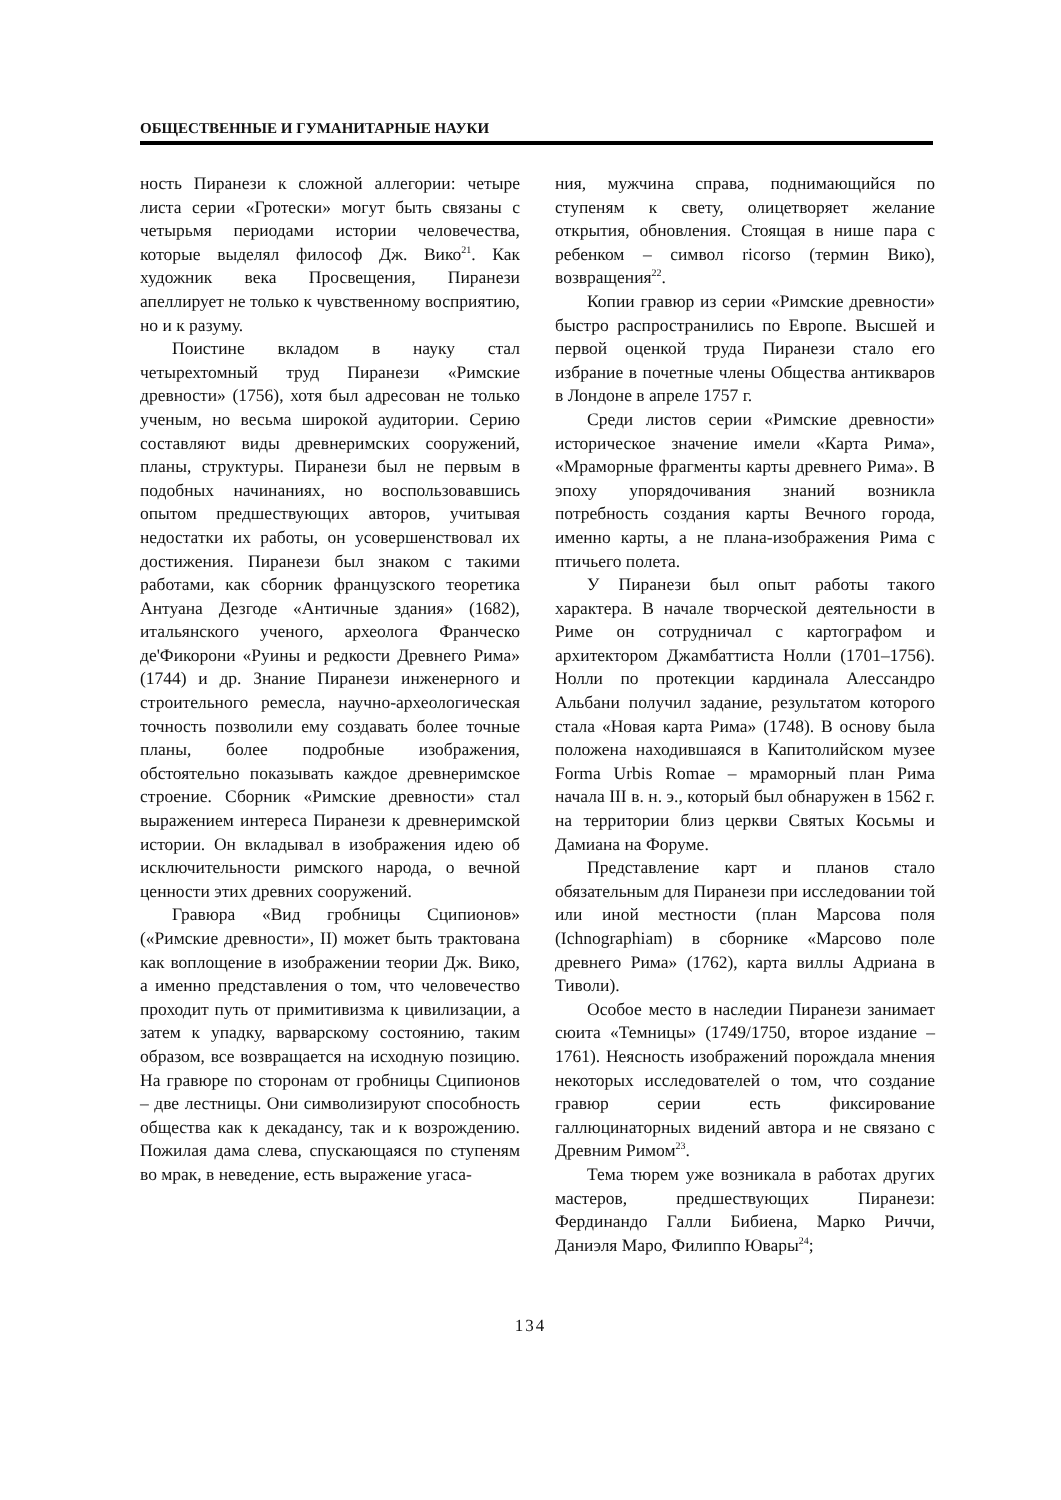ОБЩЕСТВЕННЫЕ И ГУМАНИТАРНЫЕ НАУКИ
ность Пиранези к сложной аллегории: четыре листа серии «Гротески» могут быть связаны с четырьмя периодами истории человечества, которые выделял философ Дж. Вико<sup>21</sup>. Как художник века Просвещения, Пиранези апеллирует не только к чувственному восприятию, но и к разуму.
Поистине вкладом в науку стал четырехтомный труд Пиранези «Римские древности» (1756), хотя был адресован не только ученым, но весьма широкой аудитории. Серию составляют виды древнеримских сооружений, планы, структуры. Пиранези был не первым в подобных начинаниях, но воспользовавшись опытом предшествующих авторов, учитывая недостатки их работы, он усовершенствовал их достижения. Пиранези был знаком с такими работами, как сборник французского теоретика Антуана Дезгоде «Античные здания» (1682), итальянского ученого, археолога Франческо де'Фикорони «Руины и редкости Древнего Рима» (1744) и др. Знание Пиранези инженерного и строительного ремесла, научно-археологическая точность позволили ему создавать более точные планы, более подробные изображения, обстоятельно показывать каждое древнеримское строение. Сборник «Римские древности» стал выражением интереса Пиранези к древнеримской истории. Он вкладывал в изображения идею об исключительности римского народа, о вечной ценности этих древних сооружений.
Гравюра «Вид гробницы Сципионов» («Римские древности», II) может быть трактована как воплощение в изображении теории Дж. Вико, а именно представления о том, что человечество проходит путь от примитивизма к цивилизации, а затем к упадку, варварскому состоянию, таким образом, все возвращается на исходную позицию. На гравюре по сторонам от гробницы Сципионов – две лестницы. Они символизируют способность общества как к декадансу, так и к возрождению. Пожилая дама слева, спускающаяся по ступеням во мрак, в неведение, есть выражение угаса-
ния, мужчина справа, поднимающийся по ступеням к свету, олицетворяет желание открытия, обновления. Стоящая в нише пара с ребенком – символ ricorso (термин Вико), возвращения<sup>22</sup>.
Копии гравюр из серии «Римские древности» быстро распространились по Европе. Высшей и первой оценкой труда Пиранези стало его избрание в почетные члены Общества антикваров в Лондоне в апреле 1757 г.
Среди листов серии «Римские древности» историческое значение имели «Карта Рима», «Мраморные фрагменты карты древнего Рима». В эпоху упорядочивания знаний возникла потребность создания карты Вечного города, именно карты, а не плана-изображения Рима с птичьего полета.
У Пиранези был опыт работы такого характера. В начале творческой деятельности в Риме он сотрудничал с картографом и архитектором Джамбаттиста Нолли (1701–1756). Нолли по протекции кардинала Алессандро Альбани получил задание, результатом которого стала «Новая карта Рима» (1748). В основу была положена находившаяся в Капитолийском музее Forma Urbis Romae – мраморный план Рима начала III в. н. э., который был обнаружен в 1562 г. на территории близ церкви Святых Косьмы и Дамиана на Форуме.
Представление карт и планов стало обязательным для Пиранези при исследовании той или иной местности (план Марсова поля (Ichnographiam) в сборнике «Марсово поле древнего Рима» (1762), карта виллы Адриана в Тиволи).
Особое место в наследии Пиранези занимает сюита «Темницы» (1749/1750, второе издание – 1761). Неясность изображений порождала мнения некоторых исследователей о том, что создание гравюр серии есть фиксирование галлюцинаторных видений автора и не связано с Древним Римом<sup>23</sup>.
Тема тюрем уже возникала в работах других мастеров, предшествующих Пиранези: Фердинандо Галли Бибиена, Марко Риччи, Даниэля Маро, Филиппо Ювары<sup>24</sup>;
134